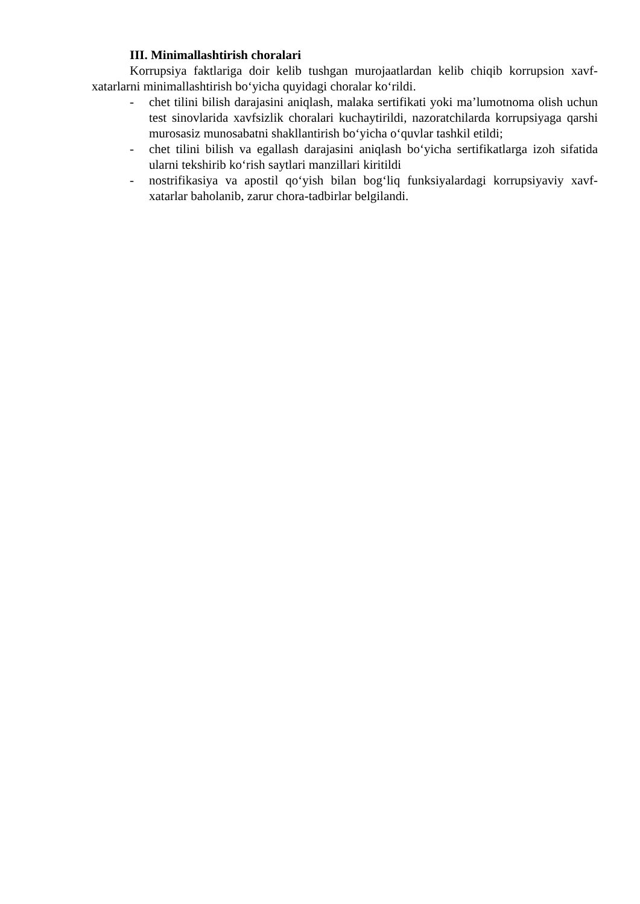III. Minimallashtirish choralari
Korrupsiya faktlariga doir kelib tushgan murojaatlardan kelib chiqib korrupsion xavf-xatarlarni minimallashtirish bo‘yicha quyidagi choralar ko‘rildi.
- chet tilini bilish darajasini aniqlash, malaka sertifikati yoki ma’lumotnoma olish uchun test sinovlarida xavfsizlik choralari kuchaytirildi, nazoratchilarda korrupsiyaga qarshi murosasiz munosabatni shakllantirish bo‘yicha o‘quvlar tashkil etildi;
- chet tilini bilish va egallash darajasini aniqlash bo‘yicha sertifikatlarga izoh sifatida ularni tekshirib ko‘rish saytlari manzillari kiritildi
- nostrifikasiya va apostil qo‘yish bilan bog‘liq funksiyalardagi korrupsiyaviy xavf-xatarlar baholanib, zarur chora-tadbirlar belgilandi.